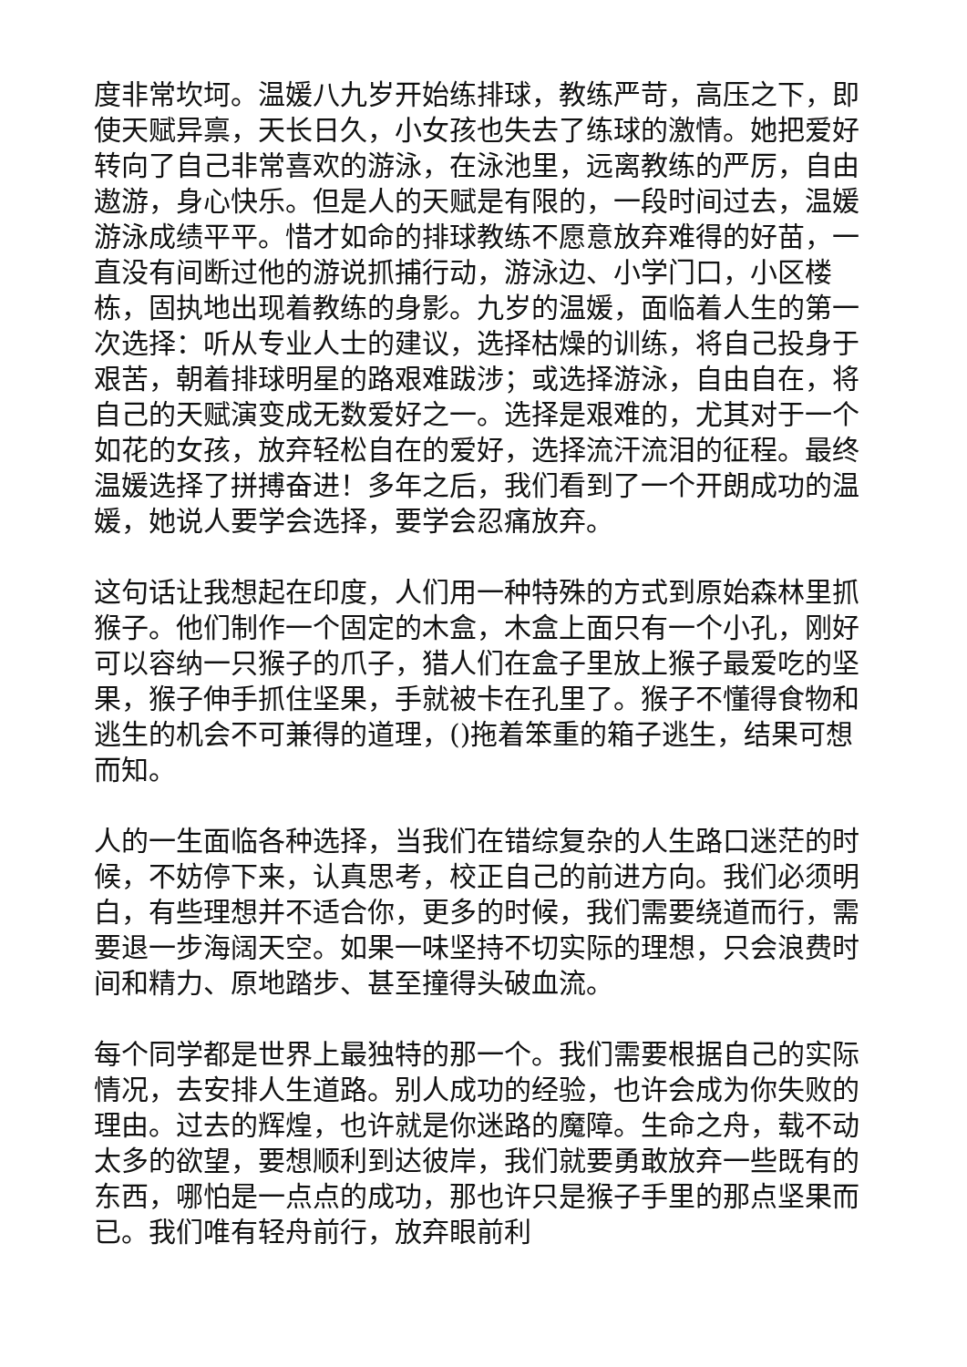度非常坎坷。温媛八九岁开始练排球，教练严苛，高压之下，即使天赋异禀，天长日久，小女孩也失去了练球的激情。她把爱好转向了自己非常喜欢的游泳，在泳池里，远离教练的严厉，自由遨游，身心快乐。但是人的天赋是有限的，一段时间过去，温媛游泳成绩平平。惜才如命的排球教练不愿意放弃难得的好苗，一直没有间断过他的游说抓捕行动，游泳边、小学门口，小区楼栋，固执地出现着教练的身影。九岁的温媛，面临着人生的第一次选择：听从专业人士的建议，选择枯燥的训练，将自己投身于艰苦，朝着排球明星的路艰难跋涉；或选择游泳，自由自在，将自己的天赋演变成无数爱好之一。选择是艰难的，尤其对于一个如花的女孩，放弃轻松自在的爱好，选择流汗流泪的征程。最终温媛选择了拼搏奋进！多年之后，我们看到了一个开朗成功的温媛，她说人要学会选择，要学会忍痛放弃。
这句话让我想起在印度，人们用一种特殊的方式到原始森林里抓猴子。他们制作一个固定的木盒，木盒上面只有一个小孔，刚好可以容纳一只猴子的爪子，猎人们在盒子里放上猴子最爱吃的坚果，猴子伸手抓住坚果，手就被卡在孔里了。猴子不懂得食物和逃生的机会不可兼得的道理，()拖着笨重的箱子逃生，结果可想而知。
人的一生面临各种选择，当我们在错综复杂的人生路口迷茫的时候，不妨停下来，认真思考，校正自己的前进方向。我们必须明白，有些理想并不适合你，更多的时候，我们需要绕道而行，需要退一步海阔天空。如果一味坚持不切实际的理想，只会浪费时间和精力、原地踏步、甚至撞得头破血流。
每个同学都是世界上最独特的那一个。我们需要根据自己的实际情况，去安排人生道路。别人成功的经验，也许会成为你失败的理由。过去的辉煌，也许就是你迷路的魔障。生命之舟，载不动太多的欲望，要想顺利到达彼岸，我们就要勇敢放弃一些既有的东西，哪怕是一点点的成功，那也许只是猴子手里的那点坚果而已。我们唯有轻舟前行，放弃眼前利